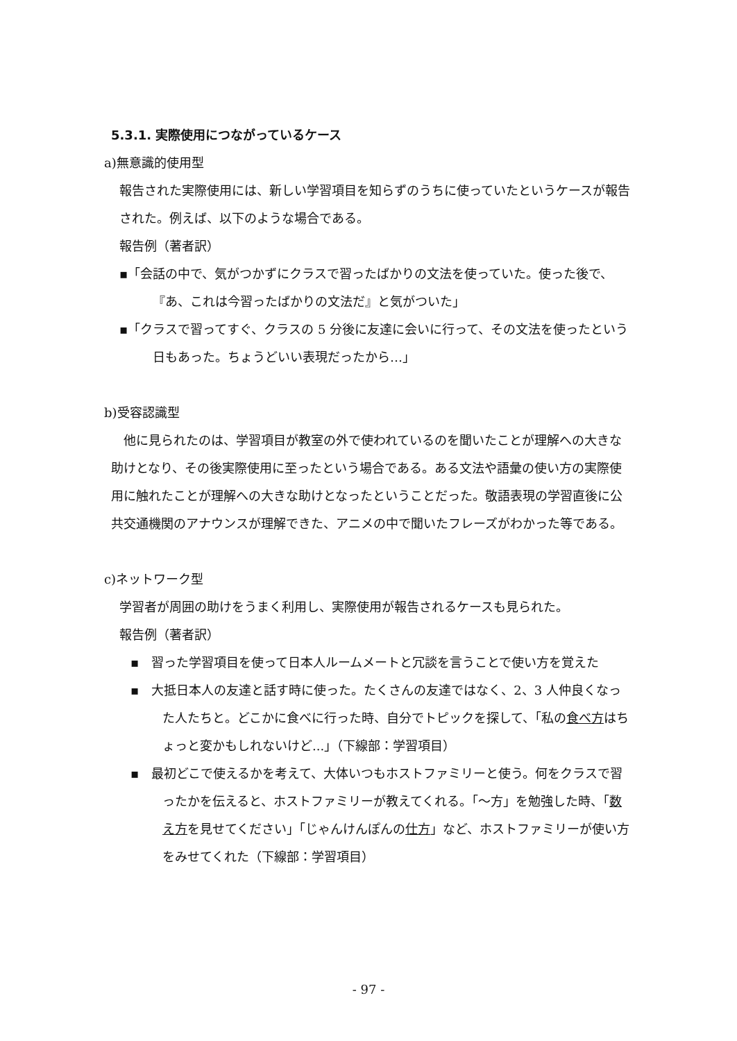5.3.1. 実際使用につながっているケース
a)無意識的使用型
報告された実際使用には、新しい学習項目を知らずのうちに使っていたというケースが報告された。例えば、以下のような場合である。
報告例（著者訳）
▪「会話の中で、気がつかずにクラスで習ったばかりの文法を使っていた。使った後で、『あ、これは今習ったばかりの文法だ』と気がついた」
▪「クラスで習ってすぐ、クラスの 5 分後に友達に会いに行って、その文法を使ったという日もあった。ちょうどいい表現だったから…」
b)受容認識型
　他に見られたのは、学習項目が教室の外で使われているのを聞いたことが理解への大きな助けとなり、その後実際使用に至ったという場合である。ある文法や語彙の使い方の実際使用に触れたことが理解への大きな助けとなったということだった。敬語表現の学習直後に公共交通機関のアナウンスが理解できた、アニメの中で聞いたフレーズがわかった等である。
c)ネットワーク型
学習者が周囲の助けをうまく利用し、実際使用が報告されるケースも見られた。
報告例（著者訳）
▪　習った学習項目を使って日本人ルームメートと冗談を言うことで使い方を覚えた
▪　大抵日本人の友達と話す時に使った。たくさんの友達ではなく、2、3 人仲良くなった人たちと。どこかに食べに行った時、自分でトピックを探して、「私の食べ方はちょっと変かもしれないけど...」（下線部：学習項目）
▪　最初どこで使えるかを考えて、大体いつもホストファミリーと使う。何をクラスで習ったかを伝えると、ホストファミリーが教えてくれる。「～方」を勉強した時、「数え方を見せてください」「じゃんけんぽんの仕方」など、ホストファミリーが使い方をみせてくれた（下線部：学習項目）
- 97 -